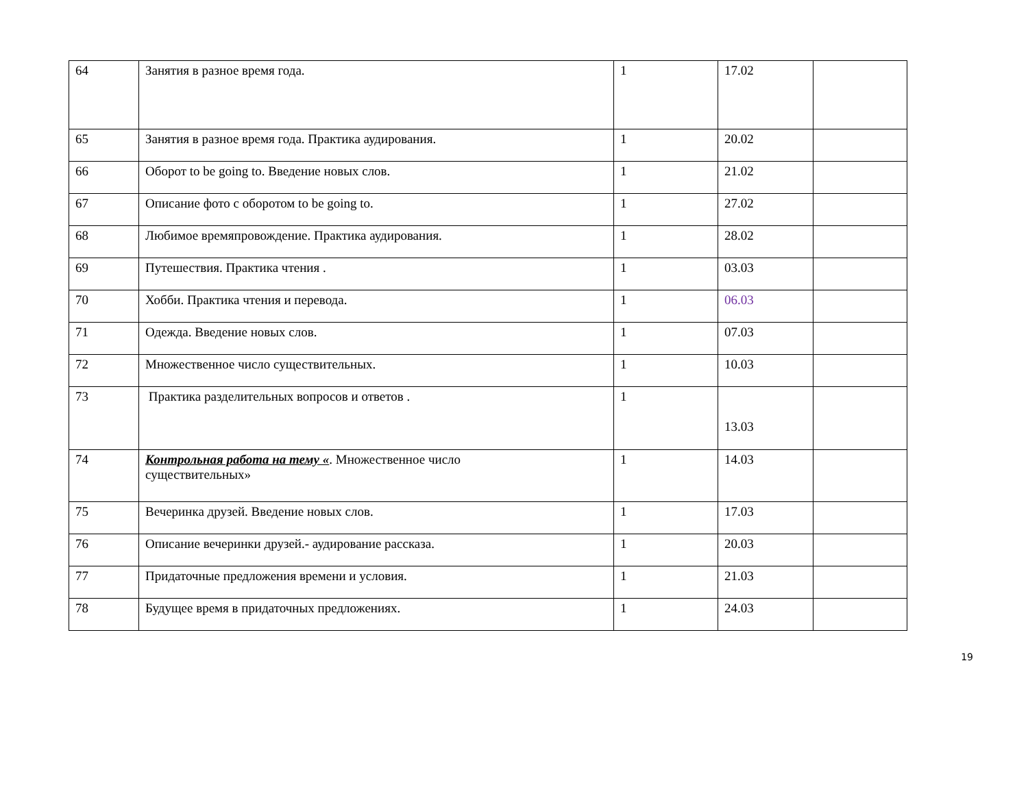| 64 | Занятия в разное время года. | 1 | 17.02 | |
| 65 | Занятия в разное время года. Практика аудирования. | 1 | 20.02 | |
| 66 | Оборот to be going to. Введение новых слов. | 1 | 21.02 | |
| 67 | Описание фото с оборотом to be going to. | 1 | 27.02 | |
| 68 | Любимое времяпровождение. Практика аудирования. | 1 | 28.02 | |
| 69 | Путешествия. Практика чтения . | 1 | 03.03 | |
| 70 | Хобби. Практика чтения и перевода. | 1 | 06.03 | |
| 71 | Одежда. Введение новых слов. | 1 | 07.03 | |
| 72 | Множественное число существительных. | 1 | 10.03 | |
| 73 | Практика разделительных вопросов и ответов . | 1 | 13.03 | |
| 74 | Контрольная работа на тему « . Множественное число существительных» | 1 | 14.03 | |
| 75 | Вечеринка друзей. Введение новых слов. | 1 | 17.03 | |
| 76 | Описание вечеринки друзей.- аудирование рассказа. | 1 | 20.03 | |
| 77 | Придаточные предложения времени и условия. | 1 | 21.03 | |
| 78 | Будущее время в придаточных предложениях. | 1 | 24.03 | |
19